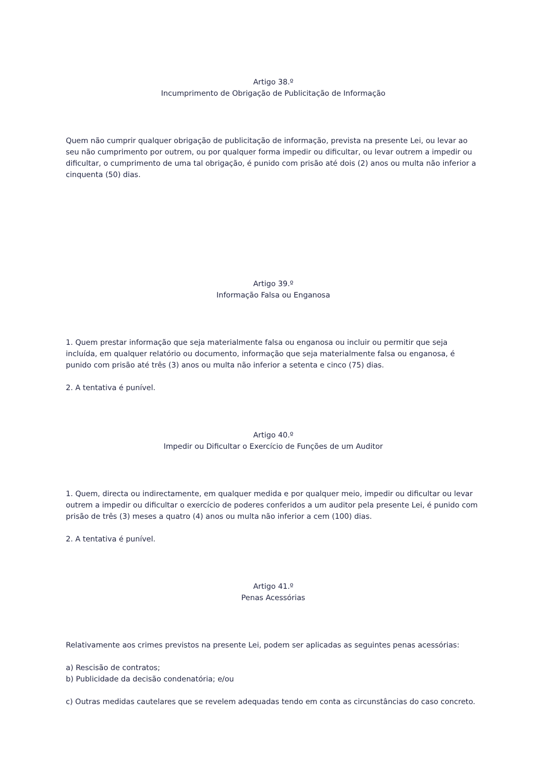Artigo 38.º
Incumprimento de Obrigação de Publicitação de Informação
Quem não cumprir qualquer obrigação de publicitação de informação, prevista na presente Lei, ou levar ao seu não cumprimento por outrem, ou por qualquer forma impedir ou dificultar, ou levar outrem a impedir ou dificultar, o cumprimento de uma tal obrigação, é punido com prisão até dois (2) anos ou multa não inferior a cinquenta (50) dias.
Artigo 39.º
Informação Falsa ou Enganosa
1. Quem prestar informação que seja materialmente falsa ou enganosa ou incluir ou permitir que seja incluída, em qualquer relatório ou documento, informação que seja materialmente falsa ou enganosa, é punido com prisão até três (3) anos ou multa não inferior a setenta e cinco (75) dias.
2. A tentativa é punível.
Artigo 40.º
Impedir ou Dificultar o Exercício de Funções de um Auditor
1. Quem, directa ou indirectamente, em qualquer medida e por qualquer meio, impedir ou dificultar ou levar outrem a impedir ou dificultar o exercício de poderes conferidos a um auditor pela presente Lei, é punido com prisão de três (3) meses a quatro (4) anos ou multa não inferior a cem (100) dias.
2. A tentativa é punível.
Artigo 41.º
Penas Acessórias
Relativamente aos crimes previstos na presente Lei, podem ser aplicadas as seguintes penas acessórias:
a) Rescisão de contratos;
b) Publicidade da decisão condenatória; e/ou
c) Outras medidas cautelares que se revelem adequadas tendo em conta as circunstâncias do caso concreto.